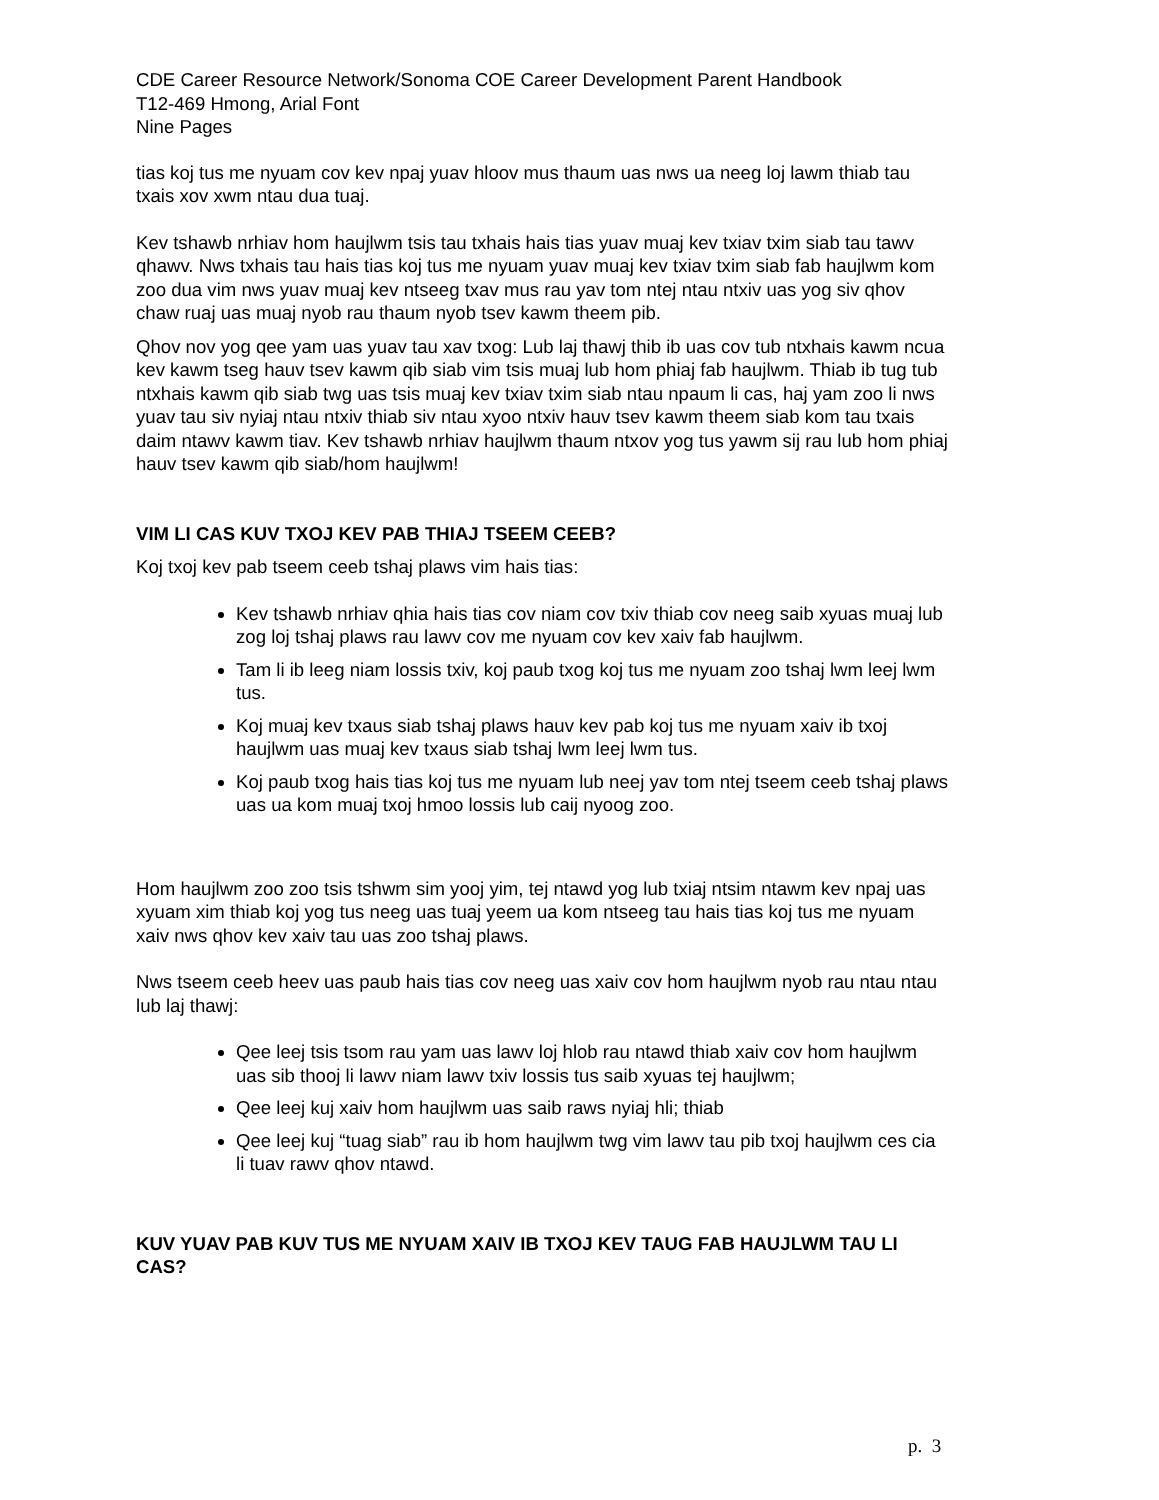CDE Career Resource Network/Sonoma COE Career Development Parent Handbook
T12-469 Hmong, Arial Font
Nine Pages
tias koj tus me nyuam cov kev npaj yuav hloov mus thaum uas nws ua neeg loj lawm thiab tau txais xov xwm ntau dua tuaj.
Kev tshawb nrhiav hom haujlwm tsis tau txhais hais tias yuav muaj kev txiav txim siab tau tawv qhawv. Nws txhais tau hais tias koj tus me nyuam yuav muaj kev txiav txim siab fab haujlwm kom zoo dua vim nws yuav muaj kev ntseeg txav mus rau yav tom ntej ntau ntxiv uas yog siv qhov chaw ruaj uas muaj nyob rau thaum nyob tsev kawm theem pib.
Qhov nov yog qee yam uas yuav tau xav txog: Lub laj thawj thib ib uas cov tub ntxhais kawm ncua kev kawm tseg hauv tsev kawm qib siab vim tsis muaj lub hom phiaj fab haujlwm. Thiab ib tug tub ntxhais kawm qib siab twg uas tsis muaj kev txiav txim siab ntau npaum li cas, haj yam zoo li nws yuav tau siv nyiaj ntau ntxiv thiab siv ntau xyoo ntxiv hauv tsev kawm theem siab kom tau txais daim ntawv kawm tiav. Kev tshawb nrhiav haujlwm thaum ntxov yog tus yawm sij rau lub hom phiaj hauv tsev kawm qib siab/hom haujlwm!
VIM LI CAS KUV TXOJ KEV PAB THIAJ TSEEM CEEB?
Koj txoj kev pab tseem ceeb tshaj plaws vim hais tias:
Kev tshawb nrhiav qhia hais tias cov niam cov txiv thiab cov neeg saib xyuas muaj lub zog loj tshaj plaws rau lawv cov me nyuam cov kev xaiv fab haujlwm.
Tam li ib leeg niam lossis txiv, koj paub txog koj tus me nyuam zoo tshaj lwm leej lwm tus.
Koj muaj kev txaus siab tshaj plaws hauv kev pab koj tus me nyuam xaiv ib txoj haujlwm uas muaj kev txaus siab tshaj lwm leej lwm tus.
Koj paub txog hais tias koj tus me nyuam lub neej yav tom ntej tseem ceeb tshaj plaws uas ua kom muaj txoj hmoo lossis lub caij nyoog zoo.
Hom haujlwm zoo zoo tsis tshwm sim yooj yim, tej ntawd yog lub txiaj ntsim ntawm kev npaj uas xyuam xim thiab koj yog tus neeg uas tuaj yeem ua kom ntseeg tau hais tias koj tus me nyuam xaiv nws qhov kev xaiv tau uas zoo tshaj plaws.
Nws tseem ceeb heev uas paub hais tias cov neeg uas xaiv cov hom haujlwm nyob rau ntau ntau lub laj thawj:
Qee leej tsis tsom rau yam uas lawv loj hlob rau ntawd thiab xaiv cov hom haujlwm uas sib thooj li lawv niam lawv txiv lossis tus saib xyuas tej haujlwm;
Qee leej kuj xaiv hom haujlwm uas saib raws nyiaj hli; thiab
Qee leej kuj “tuag siab” rau ib hom haujlwm twg vim lawv tau pib txoj haujlwm ces cia li tuav rawv qhov ntawd.
KUV YUAV PAB KUV TUS ME NYUAM XAIV IB TXOJ KEV TAUG FAB HAUJLWM TAU LI CAS?
p. 3